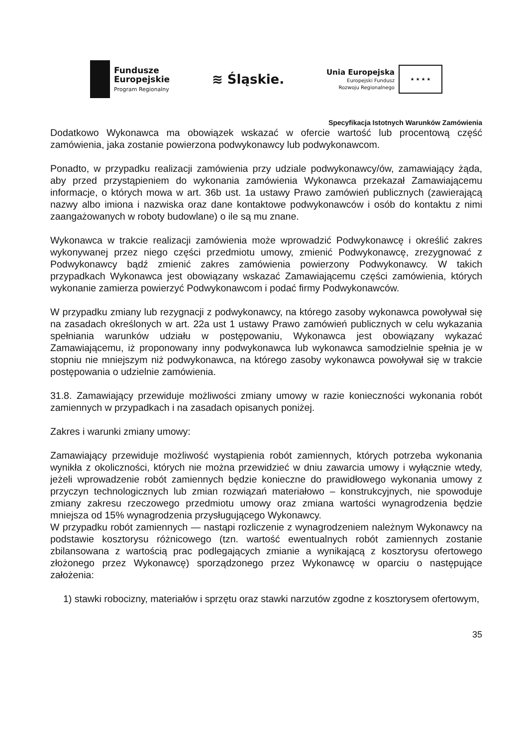Fundusze
Europejskie
Program Regionalny
≋ Śląskie.
Unia Europejska
Europejski Fundusz
Rozwoju Regionalnego
★ ★ ★ ★
Specyfikacja Istotnych Warunków Zamówienia
Dodatkowo Wykonawca ma obowiązek wskazać w ofercie wartość lub procentową część zamówienia, jaka zostanie powierzona podwykonawcy lub podwykonawcom.
Ponadto, w przypadku realizacji zamówienia przy udziale podwykonawcy/ów, zamawiający żąda, aby przed przystąpieniem do wykonania zamówienia Wykonawca przekazał Zamawiającemu informacje, o których mowa w art. 36b ust. 1a ustawy Prawo zamówień publicznych (zawierającą nazwy albo imiona i nazwiska oraz dane kontaktowe podwykonawców i osób do kontaktu z nimi zaangażowanych w roboty budowlane) o ile są mu znane.
Wykonawca w trakcie realizacji zamówienia może wprowadzić Podwykonawcę i określić zakres wykonywanej przez niego części przedmiotu umowy, zmienić Podwykonawcę, zrezygnować z Podwykonawcy bądź zmienić zakres zamówienia powierzony Podwykonawcy. W takich przypadkach Wykonawca jest obowiązany wskazać Zamawiającemu części zamówienia, których wykonanie zamierza powierzyć Podwykonawcom i podać firmy Podwykonawców.
W przypadku zmiany lub rezygnacji z podwykonawcy, na którego zasoby wykonawca powoływał się na zasadach określonych w art. 22a ust 1 ustawy Prawo zamówień publicznych w celu wykazania spełniania warunków udziału w postępowaniu, Wykonawca jest obowiązany wykazać Zamawiającemu, iż proponowany inny podwykonawca lub wykonawca samodzielnie spełnia je w stopniu nie mniejszym niż podwykonawca, na którego zasoby wykonawca powoływał się w trakcie postępowania o udzielnie zamówienia.
31.8. Zamawiający przewiduje możliwości zmiany umowy w razie konieczności wykonania robót zamiennych w przypadkach i na zasadach opisanych poniżej.
Zakres i warunki zmiany umowy:
Zamawiający przewiduje możliwość wystąpienia robót zamiennych, których potrzeba wykonania wynikła z okoliczności, których nie można przewidzieć w dniu zawarcia umowy i wyłącznie wtedy, jeżeli wprowadzenie robót zamiennych będzie konieczne do prawidłowego wykonania umowy z przyczyn technologicznych lub zmian rozwiązań materiałowo – konstrukcyjnych, nie spowoduje zmiany zakresu rzeczowego przedmiotu umowy oraz zmiana wartości wynagrodzenia będzie mniejsza od 15% wynagrodzenia przysługującego Wykonawcy.
W przypadku robót zamiennych — nastąpi rozliczenie z wynagrodzeniem należnym Wykonawcy na podstawie kosztorysu różnicowego (tzn. wartość ewentualnych robót zamiennych zostanie zbilansowana z wartością prac podlegających zmianie a wynikającą z kosztorysu ofertowego złożonego przez Wykonawcę) sporządzonego przez Wykonawcę w oparciu o następujące założenia:
1) stawki robocizny, materiałów i sprzętu oraz stawki narzutów zgodne z kosztorysem ofertowym,
35